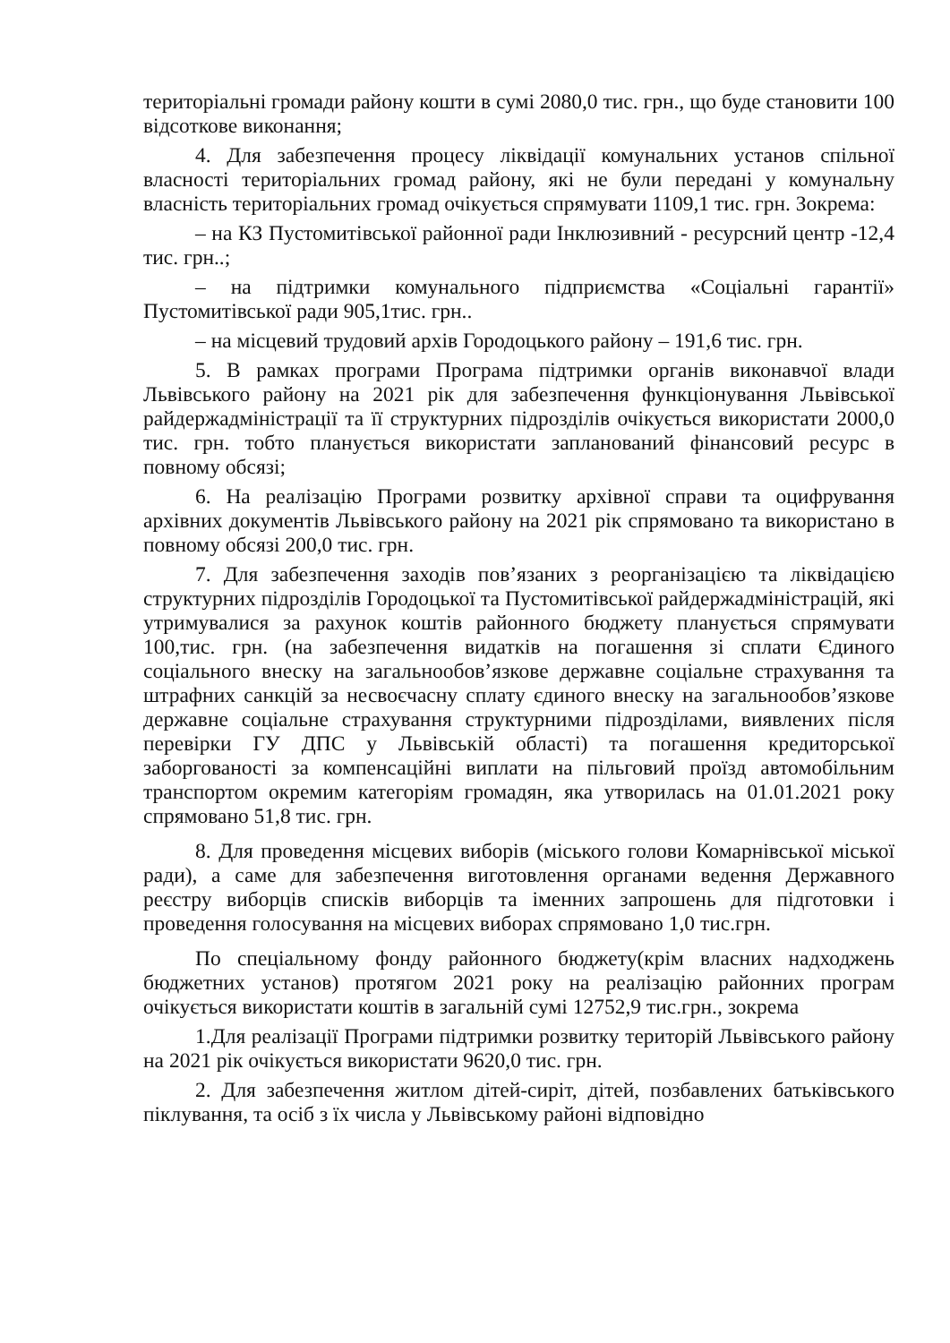територіальні громади району кошти в сумі 2080,0 тис. грн., що буде становити 100 відсоткове виконання;
4. Для забезпечення процесу ліквідації комунальних установ спільної власності територіальних громад району, які не були передані у комунальну власність територіальних громад очікується спрямувати 1109,1 тис. грн. Зокрема:
– на КЗ Пустомитівської районної ради Інклюзивний - ресурсний центр -12,4 тис. грн..;
– на підтримки комунального підприємства «Соціальні гарантії» Пустомитівської ради 905,1тис. грн..
– на місцевий трудовий архів Городоцького району – 191,6 тис. грн.
5. В рамках програми Програма підтримки органів виконавчої влади Львівського району на 2021 рік для забезпечення функціонування Львівської райдержадміністрації та її структурних підрозділів очікується використати 2000,0 тис. грн. тобто планується використати запланований фінансовий ресурс в повному обсязі;
6. На реалізацію Програми розвитку архівної справи та оцифрування архівних документів Львівського району на 2021 рік спрямовано та використано в повному обсязі 200,0 тис. грн.
7. Для забезпечення заходів пов’язаних з реорганізацією та ліквідацією структурних підрозділів Городоцької та Пустомитівської райдержадміністрацій, які утримувалися за рахунок коштів районного бюджету планується спрямувати 100,тис. грн. (на забезпечення видатків на погашення зі сплати Єдиного соціального внеску на загальнообов’язкове державне соціальне страхування та штрафних санкцій за несвоєчасну сплату єдиного внеску на загальнообов’язкове державне соціальне страхування структурними підрозділами, виявлених після перевірки ГУ ДПС у Львівській області) та погашення кредиторської заборгованості за компенсаційні виплати на пільговий проїзд автомобільним транспортом окремим категоріям громадян, яка утворилась на 01.01.2021 року спрямовано 51,8 тис. грн.
8. Для проведення місцевих виборів (міського голови Комарнівської міської ради), а саме для забезпечення виготовлення органами ведення Державного реєстру виборців списків виборців та іменних запрошень для підготовки і проведення голосування на місцевих виборах спрямовано 1,0 тис.грн.
По спеціальному фонду районного бюджету(крім власних надходжень бюджетних установ) протягом 2021 року на реалізацію районних програм очікується використати коштів в загальній сумі 12752,9 тис.грн., зокрема
1.Для реалізації Програми підтримки розвитку територій Львівського району на 2021 рік очікується використати 9620,0 тис. грн.
2. Для забезпечення житлом дітей-сиріт, дітей, позбавлених батьківського піклування, та осіб з їх числа у Львівському районі відповідно